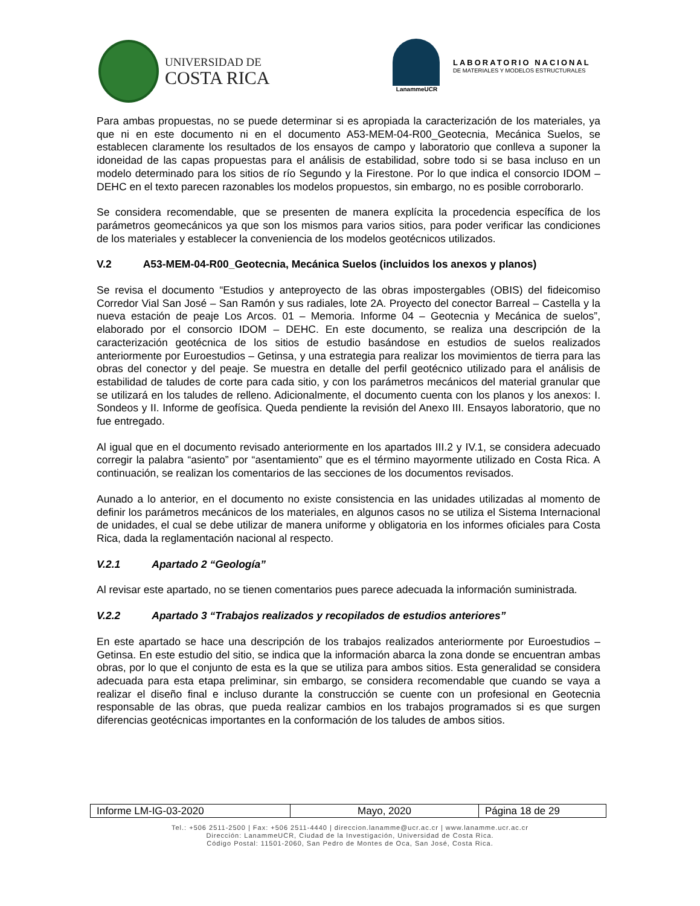UNIVERSIDAD DE
COSTA RICA
LanammeUCR
LABORATORIO NACIONAL
DE MATERIALES Y MODELOS ESTRUCTURALES
Para ambas propuestas, no se puede determinar si es apropiada la caracterización de los materiales, ya que ni en este documento ni en el documento A53-MEM-04-R00_Geotecnia, Mecánica Suelos, se establecen claramente los resultados de los ensayos de campo y laboratorio que conlleva a suponer la idoneidad de las capas propuestas para el análisis de estabilidad, sobre todo si se basa incluso en un modelo determinado para los sitios de río Segundo y la Firestone. Por lo que indica el consorcio IDOM – DEHC en el texto parecen razonables los modelos propuestos, sin embargo, no es posible corroborarlo.
Se considera recomendable, que se presenten de manera explícita la procedencia específica de los parámetros geomecánicos ya que son los mismos para varios sitios, para poder verificar las condiciones de los materiales y establecer la conveniencia de los modelos geotécnicos utilizados.
V.2 A53-MEM-04-R00_Geotecnia, Mecánica Suelos (incluidos los anexos y planos)
Se revisa el documento “Estudios y anteproyecto de las obras impostergables (OBIS) del fideicomiso Corredor Vial San José – San Ramón y sus radiales, lote 2A. Proyecto del conector Barreal – Castella y la nueva estación de peaje Los Arcos. 01 – Memoria. Informe 04 – Geotecnia y Mecánica de suelos”, elaborado por el consorcio IDOM – DEHC. En este documento, se realiza una descripción de la caracterización geotécnica de los sitios de estudio basándose en estudios de suelos realizados anteriormente por Euroestudios – Getinsa, y una estrategia para realizar los movimientos de tierra para las obras del conector y del peaje. Se muestra en detalle del perfil geotécnico utilizado para el análisis de estabilidad de taludes de corte para cada sitio, y con los parámetros mecánicos del material granular que se utilizará en los taludes de relleno. Adicionalmente, el documento cuenta con los planos y los anexos: I. Sondeos y II. Informe de geofísica. Queda pendiente la revisión del Anexo III. Ensayos laboratorio, que no fue entregado.
Al igual que en el documento revisado anteriormente en los apartados III.2 y IV.1, se considera adecuado corregir la palabra “asiento” por “asentamiento” que es el término mayormente utilizado en Costa Rica. A continuación, se realizan los comentarios de las secciones de los documentos revisados.
Aunado a lo anterior, en el documento no existe consistencia en las unidades utilizadas al momento de definir los parámetros mecánicos de los materiales, en algunos casos no se utiliza el Sistema Internacional de unidades, el cual se debe utilizar de manera uniforme y obligatoria en los informes oficiales para Costa Rica, dada la reglamentación nacional al respecto.
V.2.1 Apartado 2 “Geología”
Al revisar este apartado, no se tienen comentarios pues parece adecuada la información suministrada.
V.2.2 Apartado 3 “Trabajos realizados y recopilados de estudios anteriores”
En este apartado se hace una descripción de los trabajos realizados anteriormente por Euroestudios – Getinsa. En este estudio del sitio, se indica que la información abarca la zona donde se encuentran ambas obras, por lo que el conjunto de esta es la que se utiliza para ambos sitios. Esta generalidad se considera adecuada para esta etapa preliminar, sin embargo, se considera recomendable que cuando se vaya a realizar el diseño final e incluso durante la construcción se cuente con un profesional en Geotecnia responsable de las obras, que pueda realizar cambios en los trabajos programados si es que surgen diferencias geotécnicas importantes en la conformación de los taludes de ambos sitios.
| Informe LM-IG-03-2020 | Mayo, 2020 | Página 18 de 29 |
Tel.: +506 2511-2500 | Fax: +506 2511-4440 | direccion.lanamme@ucr.ac.cr | www.lanamme.ucr.ac.cr
Dirección: LanammeUCR, Ciudad de la Investigación, Universidad de Costa Rica.
Código Postal: 11501-2060, San Pedro de Montes de Oca, San José, Costa Rica.